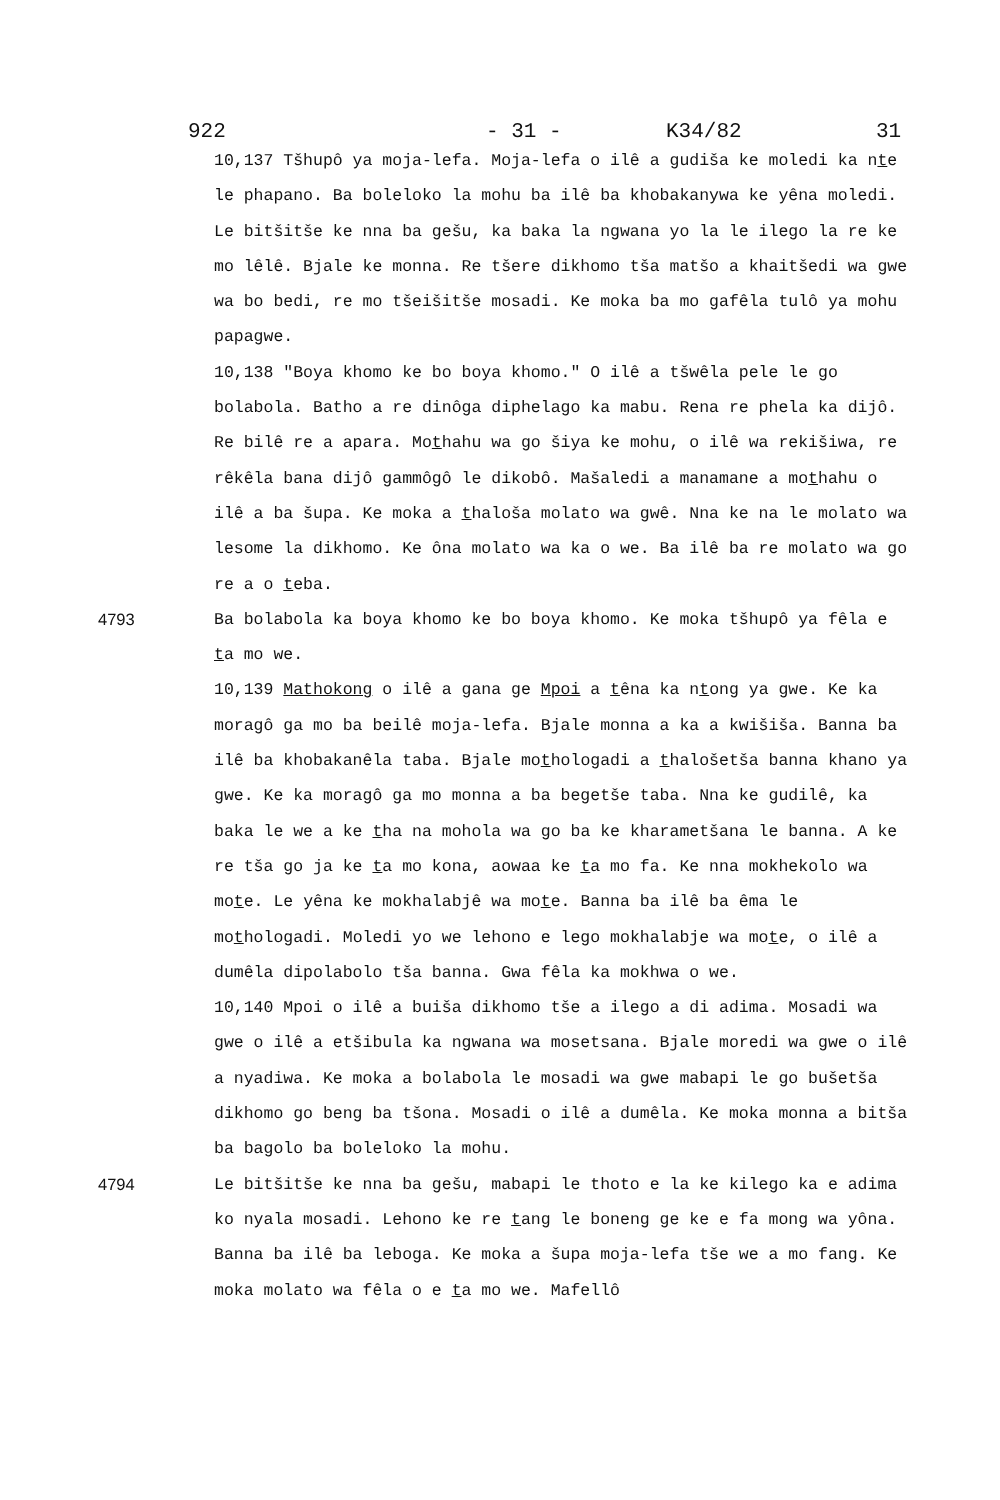922 - 31 - K34/82 31
10,137 Tšhupô ya moja-lefa. Moja-lefa o ilê a gudiša ke moledi ka nte le phapano. Ba boleloko la mohu ba ilê ba khobakanywa ke yêna moledi. Le bitšitše ke nna ba gešu, ka baka la ngwana yo la le ilego la re ke mo lêlê. Bjale ke monna. Re tšere dikhomo tša matšo a khaitšedi wa gwe wa bo bedi, re mo tšeišitše mosadi. Ke moka ba mo gafêla tulô ya mohu papagwe.
10,138 "Boya khomo ke bo boya khomo." O ilê a tšwêla pele le go bolabola. Batho a re dinôga diphelago ka mabu. Rena re phela ka dijô. Re bilê re a apara. Mothahu wa go šiya ke mohu, o ilê wa rekišiwa, re rêkêla bana dijô gammôgô le dikobô. Mašaledi a manamane a mothahu o ilê a ba šupa. Ke moka a thaloša molato wa gwê. Nna ke na le molato wa lesome la dikhomo. Ke ôna molato wa ka o we. Ba ilê ba re molato wa go re a o teba.
4793 Ba bolabola ka boya khomo ke bo boya khomo. Ke moka tšhupô ya fêla e ta mo we.
10,139 Mathokong o ilê a gana ge Mpoi a têna ka ntong ya gwe. Ke ka moragô ga mo ba beilê moja-lefa. Bjale monna a ka a kwišiša. Banna ba ilê ba khobakanêla taba. Bjale mothologadi a thalošetša banna khano ya gwe. Ke ka moragô ga mo monna a ba begetše taba. Nna ke gudilê, ka baka le we a ke tha na mohola wa go ba ke kharametšana le banna. A ke re tša go ja ke ta mo kona, aowaa ke ta mo fa. Ke nna mokhekolo wa mote. Le yêna ke mokhalabjê wa mote. Banna ba ilê ba êma le mothologadi. Moledi yo we lehono e lego mokhalabje wa mote, o ilê a dumêla dipolabolo tša banna. Gwa fêla ka mokhwa o we.
10,140 Mpoi o ilê a buiša dikhomo tše a ilego a di adima. Mosadi wa gwe o ilê a etšibula ka ngwana wa mosetsana. Bjale moredi wa gwe o ilê a nyadiwa. Ke moka a bolabola le mosadi wa gwe mabapi le go bušetša dikhomo go beng ba tšona. Mosadi o ilê a dumêla. Ke moka monna a bitša ba bagolo ba boleloko la mohu.
4794 Le bitšitše ke nna ba gešu, mabapi le thoto e la ke kilego ka e adima ko nyala mosadi. Lehono ke re tang le boneng ge ke e fa mong wa yôna. Banna ba ilê ba leboga. Ke moka a šupa moja-lefa tše we a mo fang. Ke moka molato wa fêla o e ta mo we. Mafellô